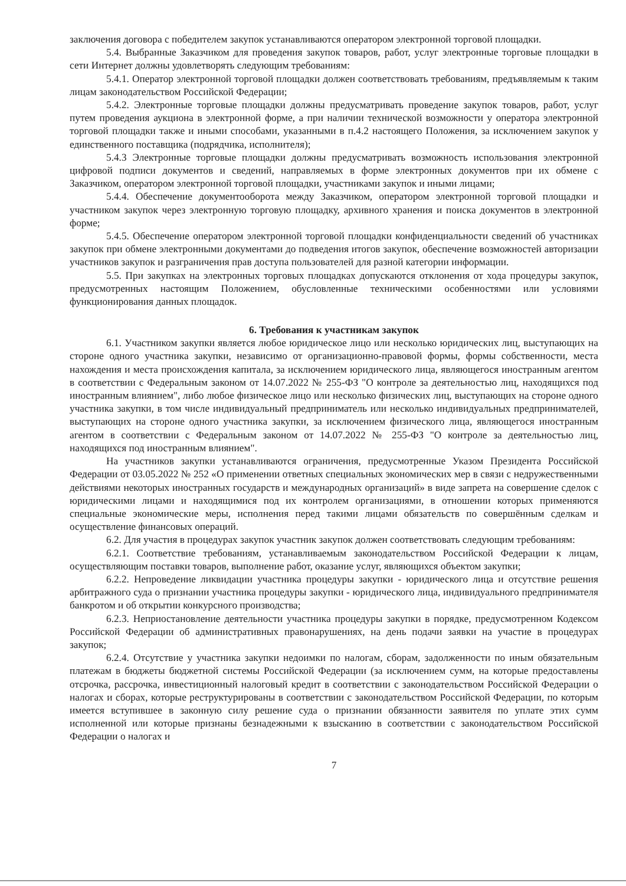заключения договора с победителем закупок устанавливаются оператором электронной торговой площадки.
5.4. Выбранные Заказчиком для проведения закупок товаров, работ, услуг электронные торговые площадки в сети Интернет должны удовлетворять следующим требованиям:
5.4.1. Оператор электронной торговой площадки должен соответствовать требованиям, предъявляемым к таким лицам законодательством Российской Федерации;
5.4.2. Электронные торговые площадки должны предусматривать проведение закупок товаров, работ, услуг путем проведения аукциона в электронной форме, а при наличии технической возможности у оператора электронной торговой площадки также и иными способами, указанными в п.4.2 настоящего Положения, за исключением закупок у единственного поставщика (подрядчика, исполнителя);
5.4.3 Электронные торговые площадки должны предусматривать возможность использования электронной цифровой подписи документов и сведений, направляемых в форме электронных документов при их обмене с Заказчиком, оператором электронной торговой площадки, участниками закупок и иными лицами;
5.4.4. Обеспечение документооборота между Заказчиком, оператором электронной торговой площадки и участником закупок через электронную торговую площадку, архивного хранения и поиска документов в электронной форме;
5.4.5. Обеспечение оператором электронной торговой площадки конфиденциальности сведений об участниках закупок при обмене электронными документами до подведения итогов закупок, обеспечение возможностей авторизации участников закупок и разграничения прав доступа пользователей для разной категории информации.
5.5. При закупках на электронных торговых площадках допускаются отклонения от хода процедуры закупок, предусмотренных настоящим Положением, обусловленные техническими особенностями или условиями функционирования данных площадок.
6. Требования к участникам закупок
6.1. Участником закупки является любое юридическое лицо или несколько юридических лиц, выступающих на стороне одного участника закупки, независимо от организационно-правовой формы, формы собственности, места нахождения и места происхождения капитала, за исключением юридического лица, являющегося иностранным агентом в соответствии с Федеральным законом от 14.07.2022 № 255-ФЗ "О контроле за деятельностью лиц, находящихся под иностранным влиянием", либо любое физическое лицо или несколько физических лиц, выступающих на стороне одного участника закупки, в том числе индивидуальный предприниматель или несколько индивидуальных предпринимателей, выступающих на стороне одного участника закупки, за исключением физического лица, являющегося иностранным агентом в соответствии с Федеральным законом от 14.07.2022 № 255-ФЗ "О контроле за деятельностью лиц, находящихся под иностранным влиянием".
На участников закупки устанавливаются ограничения, предусмотренные Указом Президента Российской Федерации от 03.05.2022 № 252 «О применении ответных специальных экономических мер в связи с недружественными действиями некоторых иностранных государств и международных организаций» в виде запрета на совершение сделок с юридическими лицами и находящимися под их контролем организациями, в отношении которых применяются специальные экономические меры, исполнения перед такими лицами обязательств по совершённым сделкам и осуществление финансовых операций.
6.2. Для участия в процедурах закупок участник закупок должен соответствовать следующим требованиям:
6.2.1. Соответствие требованиям, устанавливаемым законодательством Российской Федерации к лицам, осуществляющим поставки товаров, выполнение работ, оказание услуг, являющихся объектом закупки;
6.2.2. Непроведение ликвидации участника процедуры закупки - юридического лица и отсутствие решения арбитражного суда о признании участника процедуры закупки - юридического лица, индивидуального предпринимателя банкротом и об открытии конкурсного производства;
6.2.3. Неприостановление деятельности участника процедуры закупки в порядке, предусмотренном Кодексом Российской Федерации об административных правонарушениях, на день подачи заявки на участие в процедурах закупок;
6.2.4. Отсутствие у участника закупки недоимки по налогам, сборам, задолженности по иным обязательным платежам в бюджеты бюджетной системы Российской Федерации (за исключением сумм, на которые предоставлены отсрочка, рассрочка, инвестиционный налоговый кредит в соответствии с законодательством Российской Федерации о налогах и сборах, которые реструктурированы в соответствии с законодательством Российской Федерации, по которым имеется вступившее в законную силу решение суда о признании обязанности заявителя по уплате этих сумм исполненной или которые признаны безнадежными к взысканию в соответствии с законодательством Российской Федерации о налогах и
7